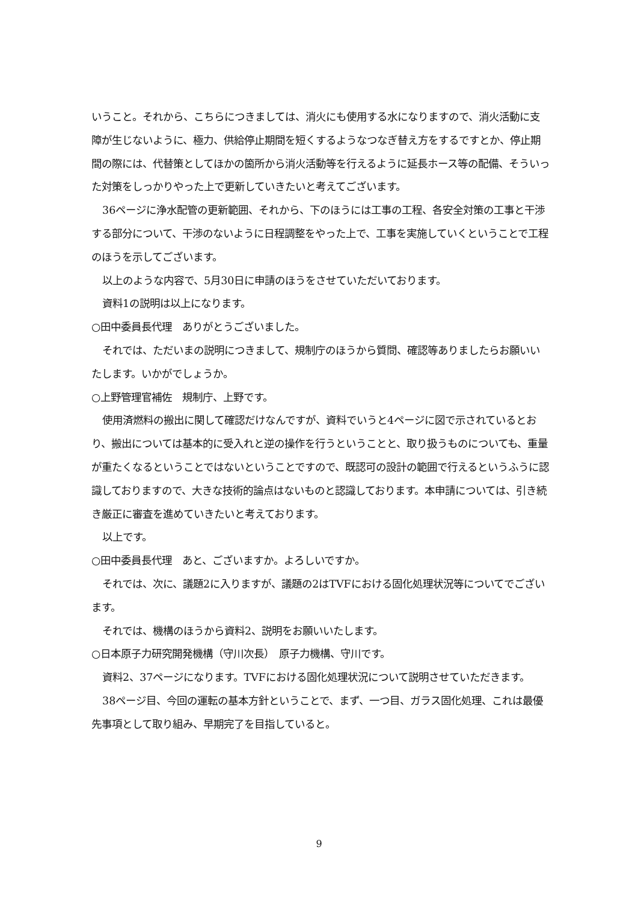いうこと。それから、こちらにつきましては、消火にも使用する水になりますので、消火活動に支障が生じないように、極力、供給停止期間を短くするようなつなぎ替え方をするですとか、停止期間の際には、代替策としてほかの箇所から消火活動等を行えるように延長ホース等の配備、そういった対策をしっかりやった上で更新していきたいと考えてございます。
36ページに浄水配管の更新範囲、それから、下のほうには工事の工程、各安全対策の工事と干渉する部分について、干渉のないように日程調整をやった上で、工事を実施していくということで工程のほうを示してございます。
以上のような内容で、5月30日に申請のほうをさせていただいております。
資料1の説明は以上になります。
○田中委員長代理　ありがとうございました。
それでは、ただいまの説明につきまして、規制庁のほうから質問、確認等ありましたらお願いいたします。いかがでしょうか。
○上野管理官補佐　規制庁、上野です。
使用済燃料の搬出に関して確認だけなんですが、資料でいうと4ページに図で示されているとおり、搬出については基本的に受入れと逆の操作を行うということと、取り扱うものについても、重量が重たくなるということではないということですので、既認可の設計の範囲で行えるというふうに認識しておりますので、大きな技術的論点はないものと認識しております。本申請については、引き続き厳正に審査を進めていきたいと考えております。
以上です。
○田中委員長代理　あと、ございますか。よろしいですか。
それでは、次に、議題2に入りますが、議題の2はTVFにおける固化処理状況等についてでございます。
それでは、機構のほうから資料2、説明をお願いいたします。
○日本原子力研究開発機構（守川次長）　原子力機構、守川です。
資料2、37ページになります。TVFにおける固化処理状況について説明させていただきます。
38ページ目、今回の運転の基本方針ということで、まず、一つ目、ガラス固化処理、これは最優先事項として取り組み、早期完了を目指していると。
9